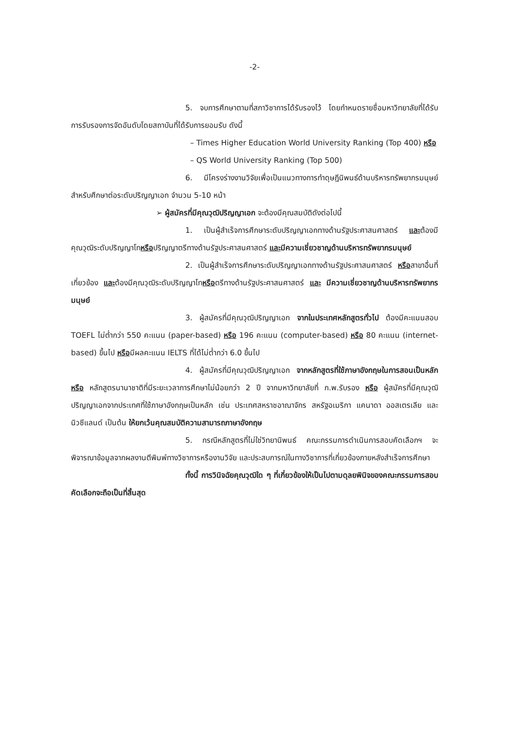-2-
5. จบการศึกษาตามที่สภาวิชาการได้รับรองไว้ โดยกำหนดรายชื่อมหาวิทยาลัยที่ได้รับการรับรองการจัดอันดับโดยสถาบันที่ได้รับการยอมรับ ดังนี้
– Times Higher Education World University Ranking (Top 400) หรือ
– QS World University Ranking (Top 500)
6. มีโครงร่างงานวิจัยเพื่อเป็นแนวทางการทำดุษฎีนิพนธ์ด้านบริหารทรัพยากรมนุษย์ สำหรับศึกษาต่อระดับปริญญาเอก จำนวน 5-10 หน้า
➢ ผู้สมัครที่มีคุณวุฒิปริญญาเอก จะต้องมีคุณสมบัติดังต่อไปนี้
1. เป็นผู้สำเร็จการศึกษาระดับปริญญาเอกทางด้านรัฐประศาสนศาสตร์ และต้องมีคุณวุฒิระดับปริญญาโทหรือปริญญาตรีทางด้านรัฐประศาสนศาสตร์ และ มีความเชี่ยวชาญด้านบริหารทรัพยากรมนุษย์
2. เป็นผู้สำเร็จการศึกษาระดับปริญญาเอกทางด้านรัฐประศาสนศาสตร์ หรือสาขาอื่นที่เกี่ยวข้อง และต้องมีคุณวุฒิระดับปริญญาโทหรือตรีทางด้านรัฐประศาสนศาสตร์ และ มีความเชี่ยวชาญด้านบริหารทรัพยากรมนุษย์
3. ผู้สมัครที่มีคุณวุฒิปริญญาเอก จากในประเทศหลักสูตรทั่วไป ต้องมีคะแนนสอบ TOEFL ไม่ต่ำกว่า 550 คะแนน (paper-based) หรือ 196 คะแนน (computer-based) หรือ 80 คะแนน (internet-based) ขึ้นไป หรือมีผลคะแนน IELTS ที่ได้ไม่ต่ำกว่า 6.0 ขึ้นไป
4. ผู้สมัครที่มีคุณวุฒิปริญญาเอก จากหลักสูตรที่ใช้ภาษาอังกฤษในการสอนเป็นหลัก หรือ หลักสูตรนานาชาติที่มีระยะเวลาการศึกษาไม่น้อยกว่า 2 ปี จากมหาวิทยาลัยที่ ก.พ.รับรอง หรือ ผู้สมัครที่มีคุณวุฒิปริญญาเอกจากประเทศที่ใช้ภาษาอังกฤษเป็นหลัก เช่น ประเทศสหราชอาณาจักร สหรัฐอเมริกา แคนาดา ออสเตรเลีย และนิวซีแลนด์ เป็นต้น ให้ยกเว้นคุณสมบัติความสามารถภาษาอังกฤษ
5. กรณีหลักสูตรที่ไม่ใช่วิทยานิพนธ์ คณะกรรมการดำเนินการสอบคัดเลือกฯ จะพิจารณาข้อมูลจากผลงานตีพิมพ์ทางวิชาการหรืองานวิจัย และประสบการณ์ในทางวิชาการที่เกี่ยวข้องภายหลังสำเร็จการศึกษา
ทั้งนี้ การวินิจฉัยคุณวุฒิใด ๆ ที่เกี่ยวข้องให้เป็นไปตามดุลยพินิจของคณะกรรมการสอบคัดเลือกจะถือเป็นที่สิ้นสุด